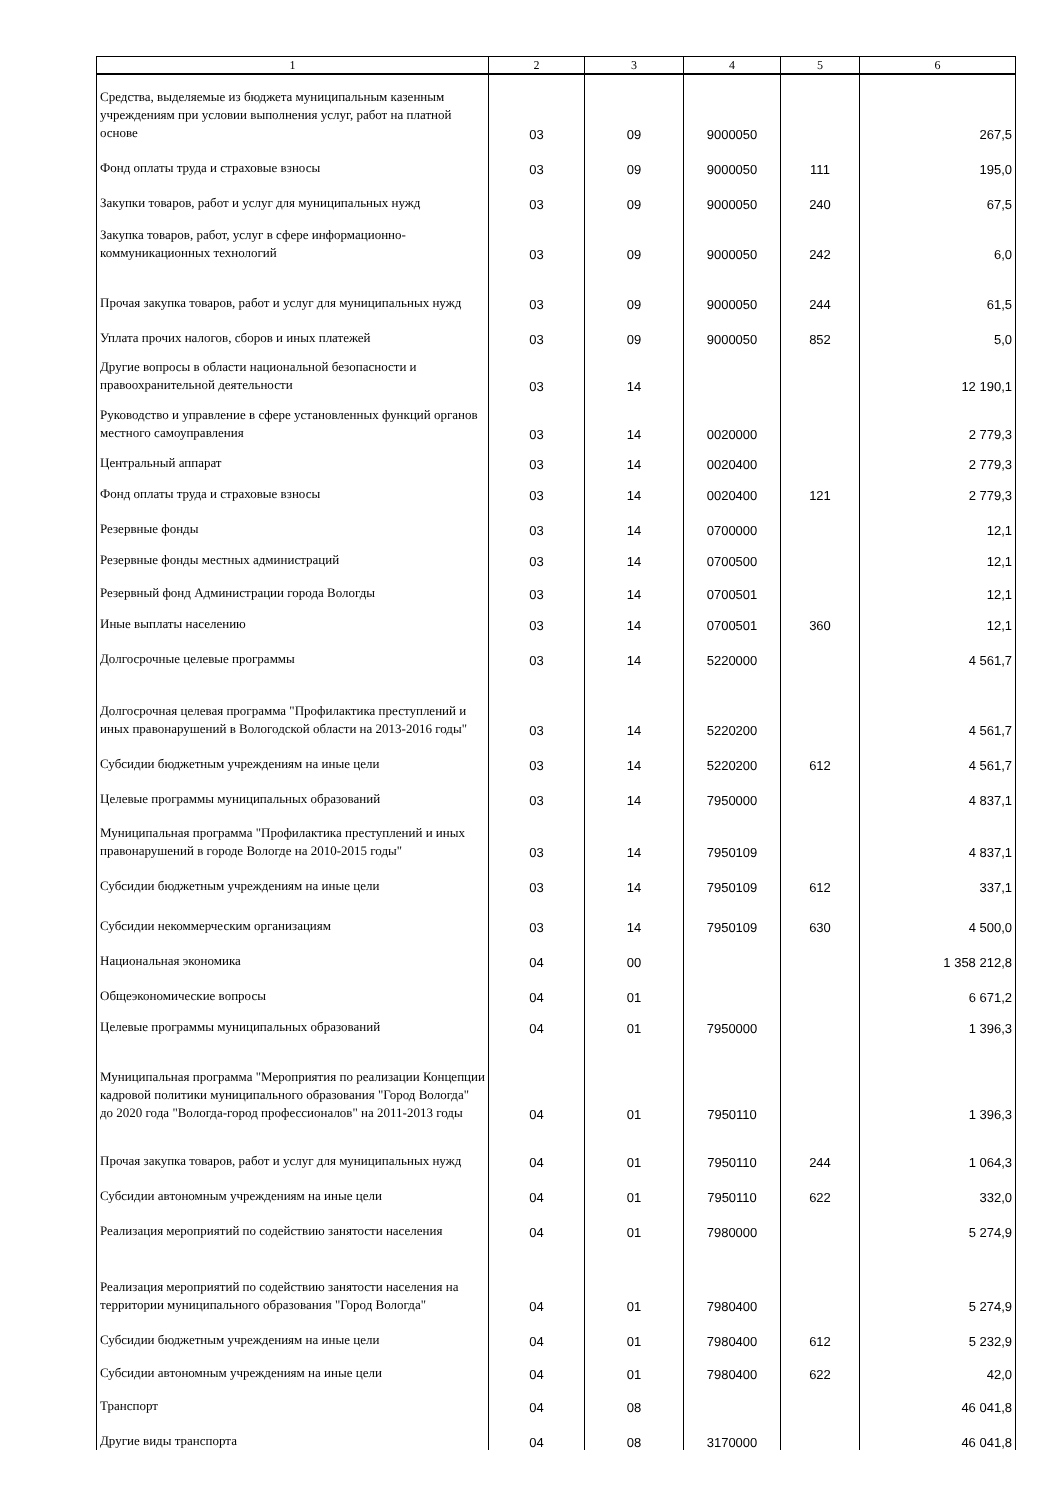| 1 | 2 | 3 | 4 | 5 | 6 |
| --- | --- | --- | --- | --- | --- |
| Средства, выделяемые из бюджета муниципальным казенным учреждениям при условии выполнения услуг, работ на платной основе | 03 | 09 | 9000050 | | 267,5 |
| Фонд оплаты труда и страховые взносы | 03 | 09 | 9000050 | 111 | 195,0 |
| Закупки товаров, работ и услуг для муниципальных нужд | 03 | 09 | 9000050 | 240 | 67,5 |
| Закупка товаров, работ, услуг в сфере информационно-коммуникационных технологий | 03 | 09 | 9000050 | 242 | 6,0 |
| Прочая закупка товаров, работ и услуг для муниципальных нужд | 03 | 09 | 9000050 | 244 | 61,5 |
| Уплата прочих налогов, сборов и иных платежей | 03 | 09 | 9000050 | 852 | 5,0 |
| Другие вопросы в области национальной безопасности и правоохранительной деятельности | 03 | 14 | | | 12 190,1 |
| Руководство и управление в сфере установленных функций органов местного самоуправления | 03 | 14 | 0020000 | | 2 779,3 |
| Центральный аппарат | 03 | 14 | 0020400 | | 2 779,3 |
| Фонд оплаты труда и страховые взносы | 03 | 14 | 0020400 | 121 | 2 779,3 |
| Резервные фонды | 03 | 14 | 0700000 | | 12,1 |
| Резервные фонды местных администраций | 03 | 14 | 0700500 | | 12,1 |
| Резервный фонд Администрации города Вологды | 03 | 14 | 0700501 | | 12,1 |
| Иные выплаты населению | 03 | 14 | 0700501 | 360 | 12,1 |
| Долгосрочные целевые программы | 03 | 14 | 5220000 | | 4 561,7 |
| Долгосрочная целевая программа "Профилактика преступлений и иных правонарушений в Вологодской области на 2013-2016 годы" | 03 | 14 | 5220200 | | 4 561,7 |
| Субсидии бюджетным учреждениям на иные цели | 03 | 14 | 5220200 | 612 | 4 561,7 |
| Целевые программы муниципальных образований | 03 | 14 | 7950000 | | 4 837,1 |
| Муниципальная программа "Профилактика преступлений и иных правонарушений в городе Вологде на 2010-2015 годы" | 03 | 14 | 7950109 | | 4 837,1 |
| Субсидии бюджетным учреждениям на иные цели | 03 | 14 | 7950109 | 612 | 337,1 |
| Субсидии некоммерческим организациям | 03 | 14 | 7950109 | 630 | 4 500,0 |
| Национальная экономика | 04 | 00 | | | 1 358 212,8 |
| Общеэкономические вопросы | 04 | 01 | | | 6 671,2 |
| Целевые программы муниципальных образований | 04 | 01 | 7950000 | | 1 396,3 |
| Муниципальная программа "Мероприятия по реализации Концепции кадровой политики муниципального образования "Город Вологда" до 2020 года "Вологда-город профессионалов" на 2011-2013 годы | 04 | 01 | 7950110 | | 1 396,3 |
| Прочая закупка товаров, работ и услуг для муниципальных нужд | 04 | 01 | 7950110 | 244 | 1 064,3 |
| Субсидии автономным учреждениям на иные цели | 04 | 01 | 7950110 | 622 | 332,0 |
| Реализация мероприятий по содействию занятости населения | 04 | 01 | 7980000 | | 5 274,9 |
| Реализация мероприятий по содействию занятости населения на территории муниципального образования "Город Вологда" | 04 | 01 | 7980400 | | 5 274,9 |
| Субсидии бюджетным учреждениям на иные цели | 04 | 01 | 7980400 | 612 | 5 232,9 |
| Субсидии автономным учреждениям на иные цели | 04 | 01 | 7980400 | 622 | 42,0 |
| Транспорт | 04 | 08 | | | 46 041,8 |
| Другие виды транспорта | 04 | 08 | 3170000 | | 46 041,8 |